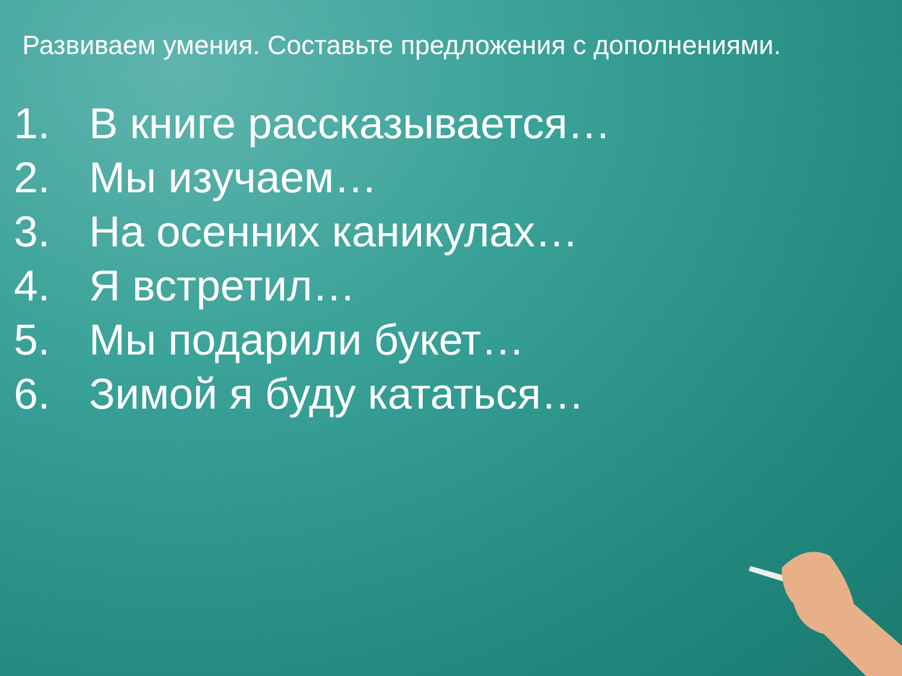Развиваем умения. Составьте предложения с дополнениями.
1. В книге рассказывается…
2. Мы изучаем…
3. На осенних каникулах…
4. Я встретил…
5. Мы подарили букет…
6. Зимой я буду кататься…